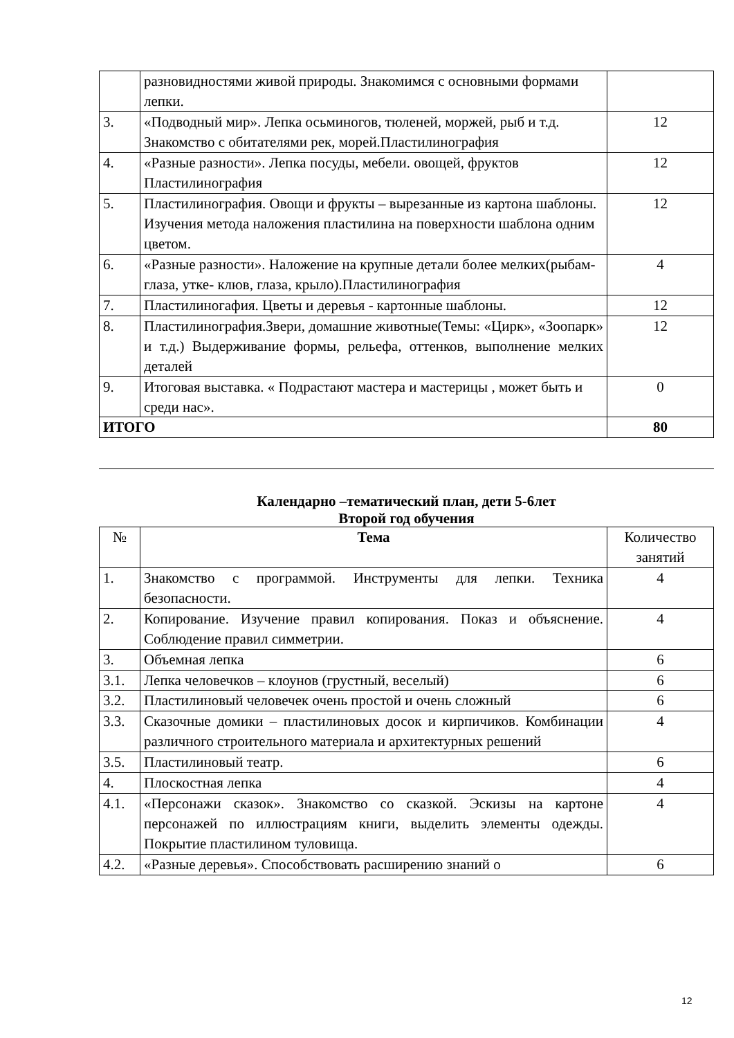| | разновидностями живой природы. Знакомимся с основными формами лепки. | |
| 3. | «Подводный мир». Лепка осьминогов, тюленей, моржей, рыб и т.д. Знакомство с обитателями рек, морей.Пластилинография | 12 |
| 4. | «Разные разности». Лепка посуды, мебели. овощей, фруктов Пластилинография | 12 |
| 5. | Пластилинография. Овощи и фрукты – вырезанные из картона шаблоны. Изучения метода наложения пластилина на поверхности шаблона одним цветом. | 12 |
| 6. | «Разные разности». Наложение на крупные детали более мелких(рыбам- глаза, утке- клюв, глаза, крыло).Пластилинография | 4 |
| 7. | Пластилиногафия. Цветы и деревья - картонные шаблоны. | 12 |
| 8. | Пластилинография.Звери, домашние животные(Темы: «Цирк», «Зоопарк» и т.д.) Выдерживание формы, рельефа, оттенков, выполнение мелких деталей | 12 |
| 9. | Итоговая выставка. « Подрастают мастера и мастерицы , может быть и среди нас». | 0 |
| ИТОГО | | 80 |
Календарно –тематический план, дети 5-6лет
Второй год обучения
| № | Тема | Количество занятий |
| --- | --- | --- |
| 1. | Знакомство с программой. Инструменты для лепки. Техника безопасности. | 4 |
| 2. | Копирование. Изучение правил копирования. Показ и объяснение. Соблюдение правил симметрии. | 4 |
| 3. | Объемная лепка | 6 |
| 3.1. | Лепка человечков – клоунов (грустный, веселый) | 6 |
| 3.2. | Пластилиновый человечек очень простой и очень сложный | 6 |
| 3.3. | Сказочные домики – пластилиновых досок и кирпичиков. Комбинации различного строительного материала и архитектурных решений | 4 |
| 3.5. | Пластилиновый театр. | 6 |
| 4. | Плоскостная лепка | 4 |
| 4.1. | «Персонажи сказок». Знакомство со сказкой. Эскизы на картоне персонажей по иллюстрациям книги, выделить элементы одежды. Покрытие пластилином туловища. | 4 |
| 4.2. | «Разные деревья». Способствовать расширению знаний о | 6 |
12